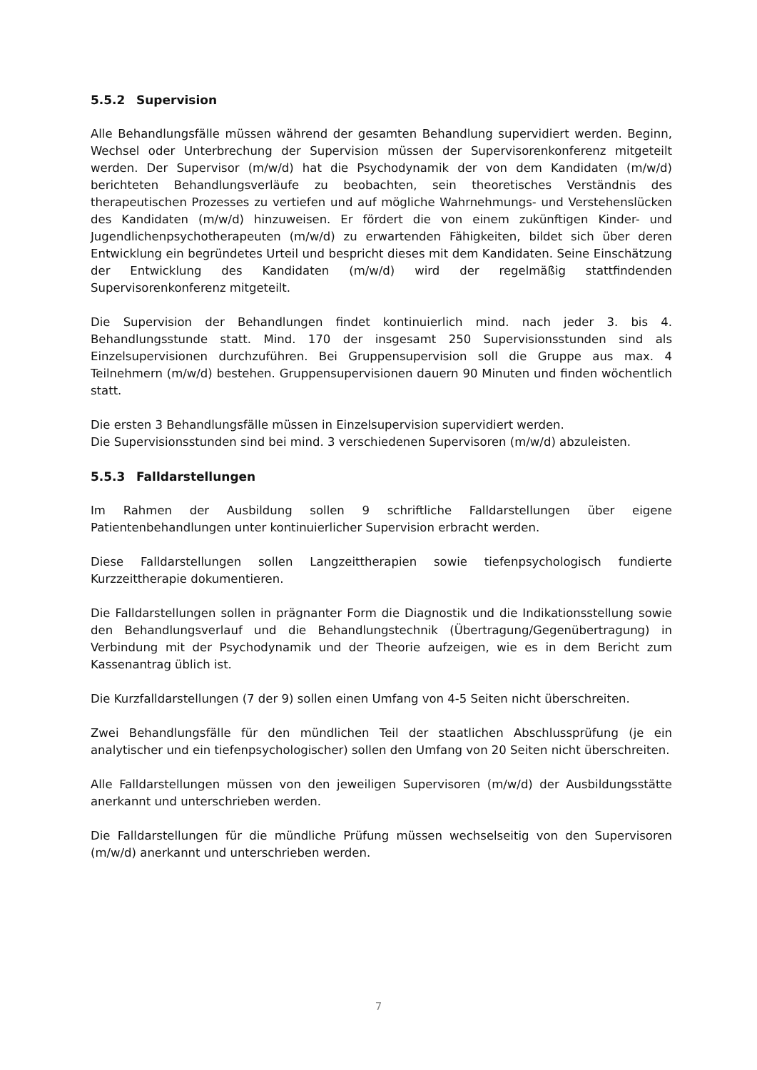5.5.2 Supervision
Alle Behandlungsfälle müssen während der gesamten Behandlung supervidiert werden. Beginn, Wechsel oder Unterbrechung der Supervision müssen der Supervisorenkonferenz mitgeteilt werden. Der Supervisor (m/w/d) hat die Psychodynamik der von dem Kandidaten (m/w/d) berichteten Behandlungsverläufe zu beobachten, sein theoretisches Verständnis des therapeutischen Prozesses zu vertiefen und auf mögliche Wahrnehmungs- und Verstehenslücken des Kandidaten (m/w/d) hinzuweisen. Er fördert die von einem zukünftigen Kinder- und Jugendlichenpsychotherapeuten (m/w/d) zu erwartenden Fähigkeiten, bildet sich über deren Entwicklung ein begründetes Urteil und bespricht dieses mit dem Kandidaten. Seine Einschätzung der Entwicklung des Kandidaten (m/w/d) wird der regelmäßig stattfindenden Supervisorenkonferenz mitgeteilt.
Die Supervision der Behandlungen findet kontinuierlich mind. nach jeder 3. bis 4. Behandlungsstunde statt. Mind. 170 der insgesamt 250 Supervisionsstunden sind als Einzelsupervisionen durchzuführen. Bei Gruppensupervision soll die Gruppe aus max. 4 Teilnehmern (m/w/d) bestehen. Gruppensupervisionen dauern 90 Minuten und finden wöchentlich statt.
Die ersten 3 Behandlungsfälle müssen in Einzelsupervision supervidiert werden.
Die Supervisionsstunden sind bei mind. 3 verschiedenen Supervisoren (m/w/d) abzuleisten.
5.5.3 Falldarstellungen
Im Rahmen der Ausbildung sollen 9 schriftliche Falldarstellungen über eigene Patientenbehandlungen unter kontinuierlicher Supervision erbracht werden.
Diese Falldarstellungen sollen Langzeittherapien sowie tiefenpsychologisch fundierte Kurzzeittherapie dokumentieren.
Die Falldarstellungen sollen in prägnanter Form die Diagnostik und die Indikationsstellung sowie den Behandlungsverlauf und die Behandlungstechnik (Übertragung/Gegenübertragung) in Verbindung mit der Psychodynamik und der Theorie aufzeigen, wie es in dem Bericht zum Kassenantrag üblich ist.
Die Kurzfalldarstellungen (7 der 9) sollen einen Umfang von 4-5 Seiten nicht überschreiten.
Zwei Behandlungsfälle für den mündlichen Teil der staatlichen Abschlussprüfung (je ein analytischer und ein tiefenpsychologischer) sollen den Umfang von 20 Seiten nicht überschreiten.
Alle Falldarstellungen müssen von den jeweiligen Supervisoren (m/w/d) der Ausbildungsstätte anerkannt und unterschrieben werden.
Die Falldarstellungen für die mündliche Prüfung müssen wechselseitig von den Supervisoren (m/w/d) anerkannt und unterschrieben werden.
7